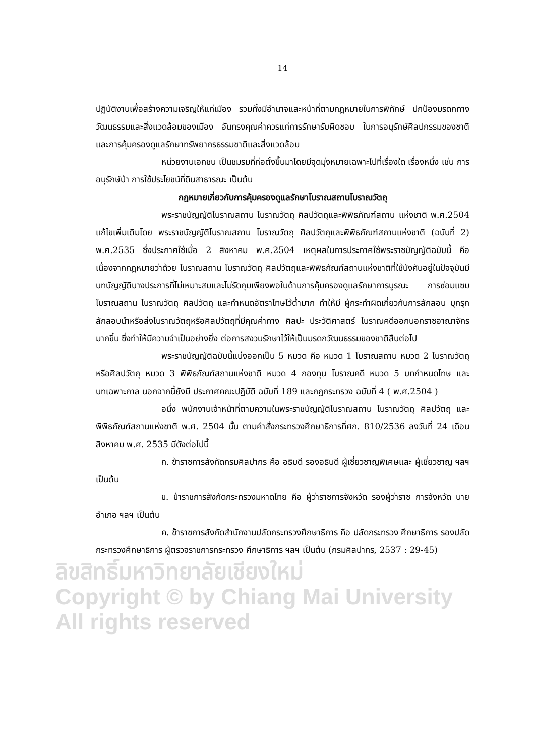14
ปฏิบัติงานเพื่อสร้างความเจริญให้แก่เมือง รวมทั้งมีอำนาจและหน้าที่ตามกฎหมายในการพิทักษ์ ปกป้องมรดกทางวัฒนธรรมและสิ่งแวดล้อมของเมือง อันทรงคุณค่าควรแก่การรักษารับผิดชอบ ในการอนุรักษ์ศิลปกรรมของชาติและการคุ้มครองดูแลรักษาทรัพยากรธรรมชาติและสิ่งแวดล้อม
หน่วยงานเอกชน เป็นชมรมที่ก่อตั้งขึ้นมาโดยมีจุดมุ่งหมายเฉพาะไปที่เรื่องใด เรื่องหนึ่ง เช่น การอนุรักษ์ป่า การใช้ประโยชน์ที่ดินสาธารณะ เป็นต้น
กฎหมายเกี่ยวกับการคุ้มครองดูแลรักษาโบราณสถานโบราณวัตถุ
พระราชบัญญัติโบราณสถาน โบราณวัตถุ ศิลปวัตถุและพิพิธภัณฑ์สถาน แห่งชาติ พ.ศ.2504 แก้ไขเพิ่มเติมโดย พระราชบัญญัติโบราณสถาน โบราณวัตถุ ศิลปวัตถุและพิพิธภัณฑ์สถานแห่งชาติ (ฉบับที่ 2) พ.ศ.2535 ซึ่งประกาศใช้เมื่อ 2 สิงหาคม พ.ศ.2504 เหตุผลในการประกาศใช้พระราชบัญญัติฉบับนี้ คือ เนื่องจากกฎหมายว่าด้วย โบราณสถาน โบราณวัตถุ ศิลปวัตถุและพิพิธภัณฑ์สถานแห่งชาติที่ใช้บังคับอยู่ในปัจจุบันมี บทบัญญัติบางประการที่ไม่เหมาะสมและไม่รัดกุมเพียงพอในด้านการคุ้มครองดูแลรักษาการบูรณะ การซ่อมแซม โบราณสถาน โบราณวัตถุ ศิลปวัตถุ และกำหนดอัตราโทษไว้ต่ำมาก ทำให้มี ผู้กระทำผิดเกี่ยวกับการลักลอบ บุกรุก ลักลอบนำหรือส่งโบราณวัตถุหรือศิลปวัตถุที่มีคุณค่าทาง ศิลปะ ประวัติศาสตร์ โบราณคดีออกนอกราชอาณาจักรมากขึ้น ซึ่งทำให้มีความจำเป็นอย่างยิ่ง ต่อการสงวนรักษาไว้ให้เป็นมรดกวัฒนธรรมของชาติสืบต่อไป
พระราชบัญญัติฉบับนี้แบ่งออกเป็น 5 หมวด คือ หมวด 1 โบราณสถาน หมวด 2 โบราณวัตถุหรือศิลปวัตถุ หมวด 3 พิพิธภัณฑ์สถานแห่งชาติ หมวด 4 กองทุน โบราณคดี หมวด 5 บทกำหนดโทษ และบทเฉพาะกาล นอกจากนี้ยังมี ประกาศคณะปฏิบัติ ฉบับที่ 189 และกฎกระทรวง ฉบับที่ 4 ( พ.ศ.2504 )
อนึ่ง พนักงานเจ้าหน้าที่ตามความในพระราชบัญญัติโบราณสถาน โบราณวัตถุ ศิลปวัตถุ และ พิพิธภัณฑ์สถานแห่งชาติ พ.ศ. 2504 นั้น ตามคำสั่งกระทรวงศึกษาธิการที่ศก. 810/2536 ลงวันที่ 24 เดือน สิงหาคม พ.ศ. 2535 มีดังต่อไปนี้
ก. ข้าราชการสังกัดกรมศิลปากร คือ อธิบดี รองอธิบดี ผู้เชี่ยวชาญพิเศษและ ผู้เชี่ยวชาญ ฯลฯ เป็นต้น
ข. ข้าราชการสังกัดกระทรวงมหาดไทย คือ ผู้ว่าราชการจังหวัด รองผู้ว่าราช การจังหวัด นายอำเภอ ฯลฯ เป็นต้น
ค. ข้าราชการสังกัดสำนักงานปลัดกระทรวงศึกษาธิการ คือ ปลัดกระทรวง ศึกษาธิการ รองปลัดกระทรวงศึกษาธิการ ผู้ตรวจราชการกระทรวง ศึกษาธิการ ฯลฯ เป็นต้น (กรมศิลปากร, 2537 : 29-45)
ลิขสิทธิ์มหาวิทยาลัยเชียงใหม่
Copyright © by Chiang Mai University
All rights reserved